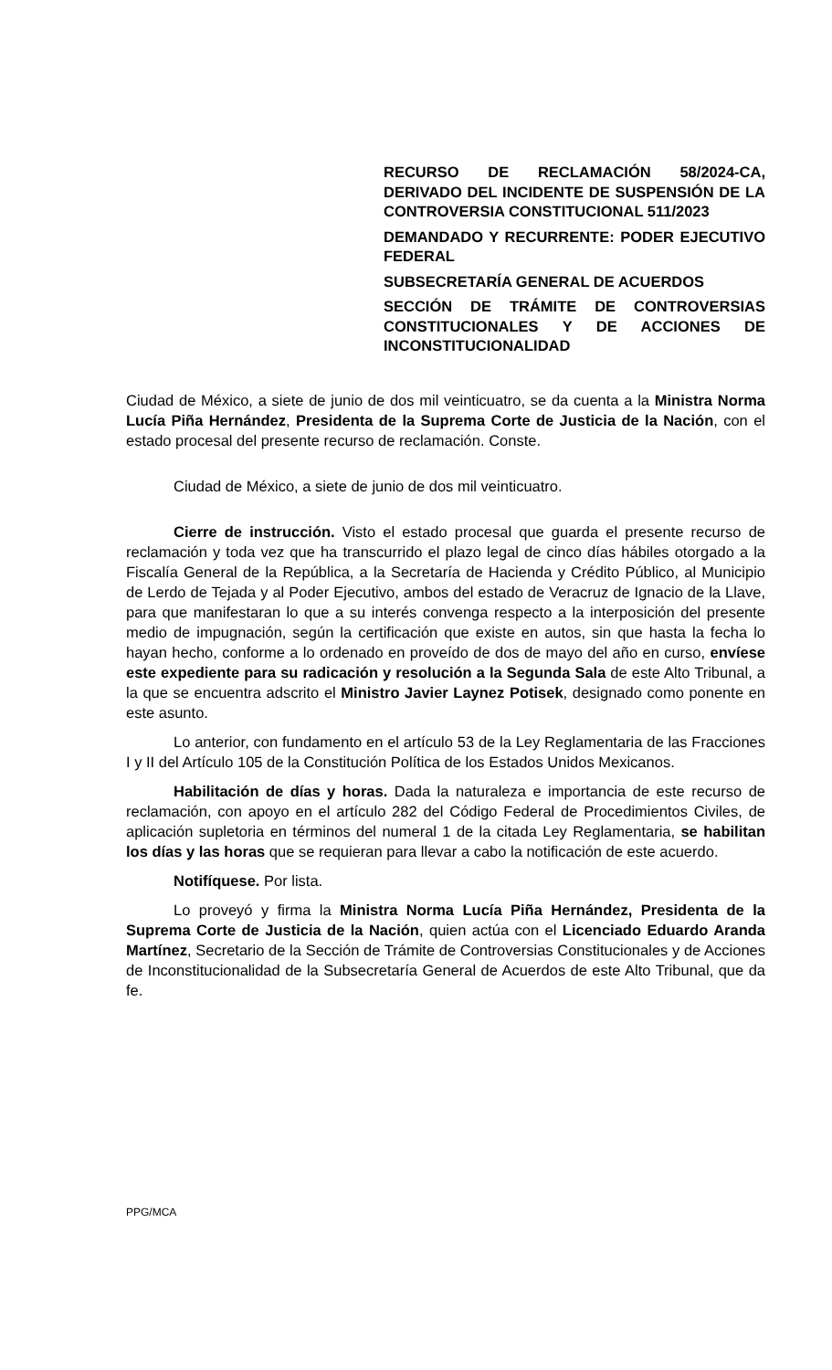RECURSO DE RECLAMACIÓN 58/2024-CA, DERIVADO DEL INCIDENTE DE SUSPENSIÓN DE LA CONTROVERSIA CONSTITUCIONAL 511/2023
DEMANDADO Y RECURRENTE: PODER EJECUTIVO FEDERAL
SUBSECRETARÍA GENERAL DE ACUERDOS
SECCIÓN DE TRÁMITE DE CONTROVERSIAS CONSTITUCIONALES Y DE ACCIONES DE INCONSTITUCIONALIDAD
Ciudad de México, a siete de junio de dos mil veinticuatro, se da cuenta a la Ministra Norma Lucía Piña Hernández, Presidenta de la Suprema Corte de Justicia de la Nación, con el estado procesal del presente recurso de reclamación. Conste.
Ciudad de México, a siete de junio de dos mil veinticuatro.
Cierre de instrucción. Visto el estado procesal que guarda el presente recurso de reclamación y toda vez que ha transcurrido el plazo legal de cinco días hábiles otorgado a la Fiscalía General de la República, a la Secretaría de Hacienda y Crédito Público, al Municipio de Lerdo de Tejada y al Poder Ejecutivo, ambos del estado de Veracruz de Ignacio de la Llave, para que manifestaran lo que a su interés convenga respecto a la interposición del presente medio de impugnación, según la certificación que existe en autos, sin que hasta la fecha lo hayan hecho, conforme a lo ordenado en proveído de dos de mayo del año en curso, envíese este expediente para su radicación y resolución a la Segunda Sala de este Alto Tribunal, a la que se encuentra adscrito el Ministro Javier Laynez Potisek, designado como ponente en este asunto.
Lo anterior, con fundamento en el artículo 53 de la Ley Reglamentaria de las Fracciones I y II del Artículo 105 de la Constitución Política de los Estados Unidos Mexicanos.
Habilitación de días y horas. Dada la naturaleza e importancia de este recurso de reclamación, con apoyo en el artículo 282 del Código Federal de Procedimientos Civiles, de aplicación supletoria en términos del numeral 1 de la citada Ley Reglamentaria, se habilitan los días y las horas que se requieran para llevar a cabo la notificación de este acuerdo.
Notifíquese. Por lista.
Lo proveyó y firma la Ministra Norma Lucía Piña Hernández, Presidenta de la Suprema Corte de Justicia de la Nación, quien actúa con el Licenciado Eduardo Aranda Martínez, Secretario de la Sección de Trámite de Controversias Constitucionales y de Acciones de Inconstitucionalidad de la Subsecretaría General de Acuerdos de este Alto Tribunal, que da fe.
PPG/MCA